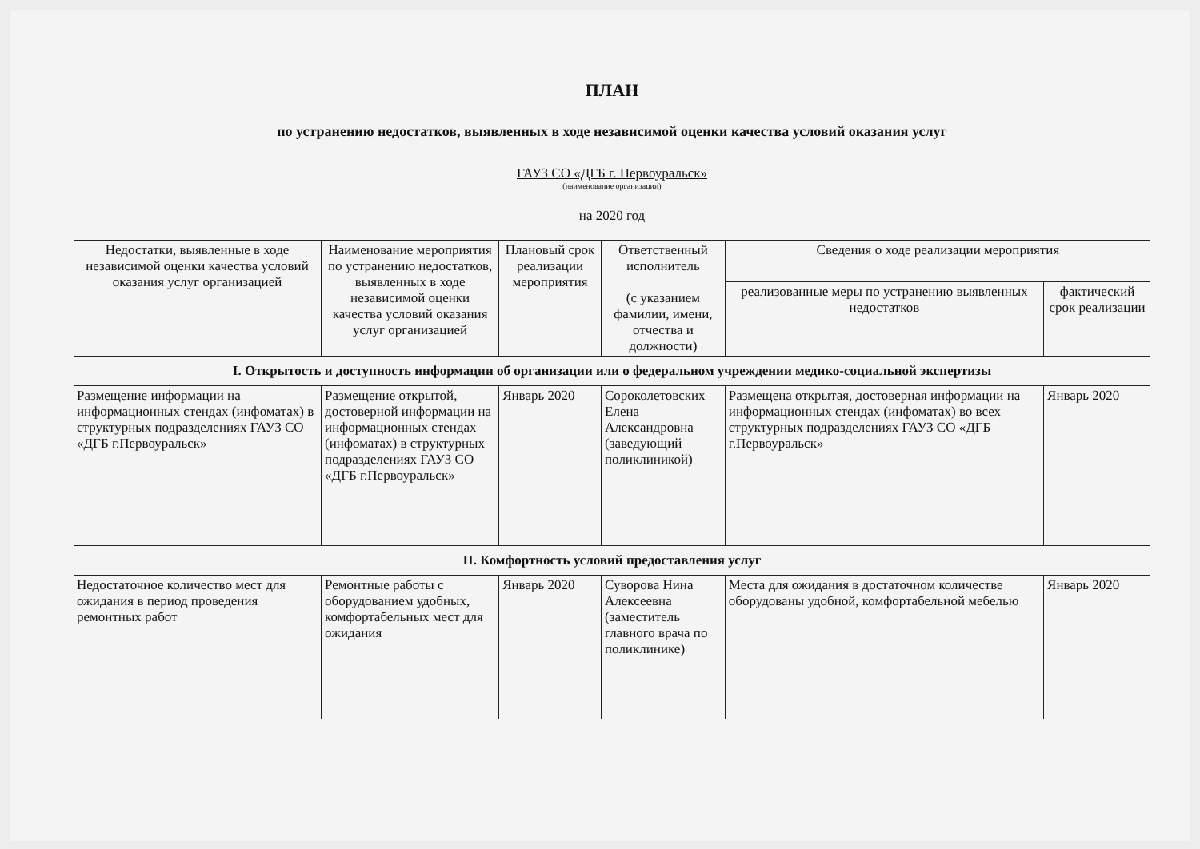ПЛАН
по устранению недостатков, выявленных в ходе независимой оценки качества условий оказания услуг
ГАУЗ СО «ДГБ г. Первоуральск»
(наименование организации)
на 2020 год
| Недостатки, выявленные в ходе независимой оценки качества условий оказания услуг организацией | Наименование мероприятия по устранению недостатков, выявленных в ходе независимой оценки качества условий оказания услуг организацией | Плановый срок реализации мероприятия | Ответственный исполнитель (с указанием фамилии, имени, отчества и должности) | Сведения о ходе реализации мероприятия | |
| --- | --- | --- | --- | --- | --- |
| | | | | реализованные меры по устранению выявленных недостатков | фактический срок реализации |
| I. Открытость и доступность информации об организации или о федеральном учреждении медико-социальной экспертизы | | | | | |
| Размещение информации на информационных стендах (инфоматах) в структурных подразделениях ГАУЗ СО «ДГБ г.Первоуральск» | Размещение открытой, достоверной информации на информационных стендах (инфоматах) в структурных подразделениях ГАУЗ СО «ДГБ г.Первоуральск» | Январь 2020 | Сороколетовских Елена Александровна (заведующий поликлиникой) | Размещена открытая, достоверная информации на информационных стендах (инфоматах) во всех структурных подразделениях ГАУЗ СО «ДГБ г.Первоуральск» | Январь 2020 |
| II. Комфортность условий предоставления услуг | | | | | |
| Недостаточное количество мест для ожидания в период проведения ремонтных работ | Ремонтные работы с оборудованием удобных, комфортабельных мест для ожидания | Январь 2020 | Суворова Нина Алексеевна (заместитель главного врача по поликлинике) | Места для ожидания в достаточном количестве оборудованы удобной, комфортабельной мебелью | Январь 2020 |